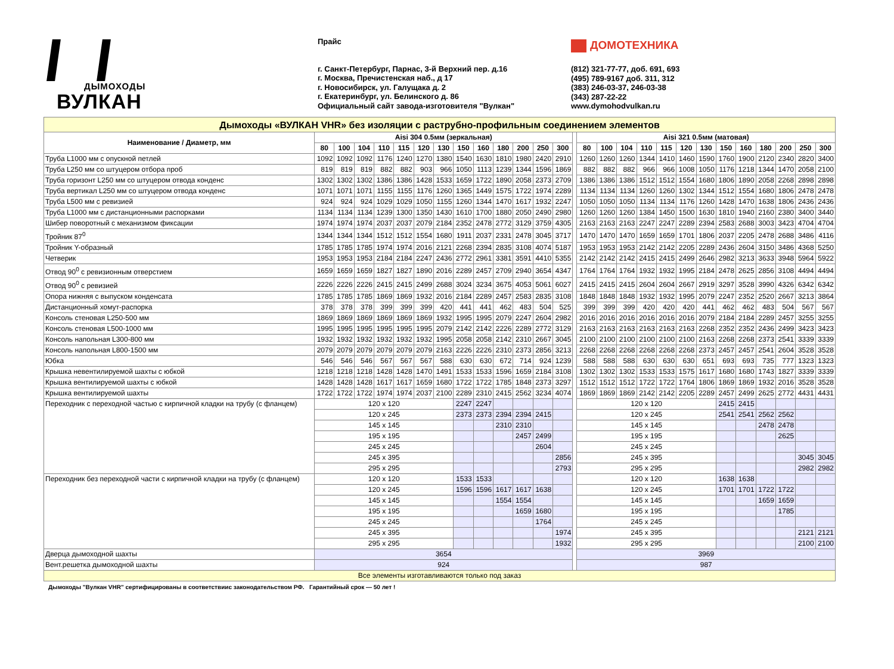ДЫМОХОДЫ
ВУЛКАН
Прайс
г. Санкт-Петербург, Парнас, 3-й Верхний пер. д.16
г. Москва, Пречистенская наб., д 17
г. Новосибирск, ул. Галущака д. 2
г. Екатеринбург, ул. Белинского д. 86
Официальный сайт завода-изготовителя "Вулкан"
ДОМОТЕХНИКА
(812) 321-77-77, доб. 691, 693
(495) 789-9167 доб. 311, 312
(383) 246-03-37, 246-03-38
(343) 287-22-22
www.dymohodvulkan.ru
| Дымоходы «ВУЛКАН VHR» без изоляции с раструбно-профильным соединением элементов | | | | | | | | | | | | | | | | | | | | | | | | | | | |
| Наименование / Диаметр, мм | Aisi 304 0.5мм (зеркальная) | | | | | | | | | | | | | | Aisi 321 0.5мм (матовая) | | | | | | | | | | | | |
| | 80 | 100 | 104 | 110 | 115 | 120 | 130 | 150 | 160 | 180 | 200 | 250 | 300 | | 80 | 100 | 104 | 110 | 115 | 120 | 130 | 150 | 160 | 180 | 200 | 250 | 300 |
| Труба L1000 мм с опускной петлей | 1092 | 1092 | 1092 | 1176 | 1240 | 1270 | 1380 | 1540 | 1630 | 1810 | 1980 | 2420 | 2910 | | 1260 | 1260 | 1260 | 1344 | 1410 | 1460 | 1590 | 1760 | 1900 | 2120 | 2340 | 2820 | 3400 |
| Труба L250 мм со штуцером отбора проб | 819 | 819 | 819 | 882 | 882 | 903 | 966 | 1050 | 1113 | 1239 | 1344 | 1596 | 1869 | | 882 | 882 | 882 | 966 | 966 | 1008 | 1050 | 1176 | 1218 | 1344 | 1470 | 2058 | 2100 |
| Труба горизонт L250 мм со штуцером отвода конденс | 1302 | 1302 | 1302 | 1386 | 1386 | 1428 | 1533 | 1659 | 1722 | 1890 | 2058 | 2373 | 2709 | | 1386 | 1386 | 1386 | 1512 | 1512 | 1554 | 1680 | 1806 | 1890 | 2058 | 2268 | 2898 | 2898 |
| Труба вертикал L250 мм со штуцером отвода конденс | 1071 | 1071 | 1071 | 1155 | 1155 | 1176 | 1260 | 1365 | 1449 | 1575 | 1722 | 1974 | 2289 | | 1134 | 1134 | 1134 | 1260 | 1260 | 1302 | 1344 | 1512 | 1554 | 1680 | 1806 | 2478 | 2478 |
| Труба L500 мм с ревизией | 924 | 924 | 924 | 1029 | 1029 | 1050 | 1155 | 1260 | 1344 | 1470 | 1617 | 1932 | 2247 | | 1050 | 1050 | 1050 | 1134 | 1134 | 1176 | 1260 | 1428 | 1470 | 1638 | 1806 | 2436 | 2436 |
| Труба L1000 мм с дистанционными распорками | 1134 | 1134 | 1134 | 1239 | 1300 | 1350 | 1430 | 1610 | 1700 | 1880 | 2050 | 2490 | 2980 | | 1260 | 1260 | 1260 | 1384 | 1450 | 1500 | 1630 | 1810 | 1940 | 2160 | 2380 | 3400 | 3440 |
| Шибер поворотный с механизмом фиксации | 1974 | 1974 | 1974 | 2037 | 2037 | 2079 | 2184 | 2352 | 2478 | 2772 | 3129 | 3759 | 4305 | | 2163 | 2163 | 2163 | 2247 | 2247 | 2289 | 2394 | 2583 | 2688 | 3003 | 3423 | 4704 | 4704 |
| Тройник 87<sup>0</sup> | 1344 | 1344 | 1344 | 1512 | 1512 | 1554 | 1680 | 1911 | 2037 | 2331 | 2478 | 3045 | 3717 | | 1470 | 1470 | 1470 | 1659 | 1659 | 1701 | 1806 | 2037 | 2205 | 2478 | 2688 | 3486 | 4116 |
| Тройник Y-образный | 1785 | 1785 | 1785 | 1974 | 1974 | 2016 | 2121 | 2268 | 2394 | 2835 | 3108 | 4074 | 5187 | | 1953 | 1953 | 1953 | 2142 | 2142 | 2205 | 2289 | 2436 | 2604 | 3150 | 3486 | 4368 | 5250 |
| Четверик | 1953 | 1953 | 1953 | 2184 | 2184 | 2247 | 2436 | 2772 | 2961 | 3381 | 3591 | 4410 | 5355 | | 2142 | 2142 | 2142 | 2415 | 2415 | 2499 | 2646 | 2982 | 3213 | 3633 | 3948 | 5964 | 5922 |
| Отвод 90<sup>0</sup> с ревизионным отверстием | 1659 | 1659 | 1659 | 1827 | 1827 | 1890 | 2016 | 2289 | 2457 | 2709 | 2940 | 3654 | 4347 | | 1764 | 1764 | 1764 | 1932 | 1932 | 1995 | 2184 | 2478 | 2625 | 2856 | 3108 | 4494 | 4494 |
| Отвод 90<sup>0</sup> с ревизией | 2226 | 2226 | 2226 | 2415 | 2415 | 2499 | 2688 | 3024 | 3234 | 3675 | 4053 | 5061 | 6027 | | 2415 | 2415 | 2415 | 2604 | 2604 | 2667 | 2919 | 3297 | 3528 | 3990 | 4326 | 6342 | 6342 |
| Опора нижняя с выпуском конденсата | 1785 | 1785 | 1785 | 1869 | 1869 | 1932 | 2016 | 2184 | 2289 | 2457 | 2583 | 2835 | 3108 | | 1848 | 1848 | 1848 | 1932 | 1932 | 1995 | 2079 | 2247 | 2352 | 2520 | 2667 | 3213 | 3864 |
| Дистанционный хомут-распорка | 378 | 378 | 378 | 399 | 399 | 399 | 420 | 441 | 441 | 462 | 483 | 504 | 525 | | 399 | 399 | 399 | 420 | 420 | 420 | 441 | 462 | 462 | 483 | 504 | 567 | 567 |
| Консоль стеновая L250-500 мм | 1869 | 1869 | 1869 | 1869 | 1869 | 1869 | 1932 | 1995 | 1995 | 2079 | 2247 | 2604 | 2982 | | 2016 | 2016 | 2016 | 2016 | 2016 | 2016 | 2079 | 2184 | 2184 | 2289 | 2457 | 3255 | 3255 |
| Консоль стеновая L500-1000 мм | 1995 | 1995 | 1995 | 1995 | 1995 | 1995 | 2079 | 2142 | 2142 | 2226 | 2289 | 2772 | 3129 | | 2163 | 2163 | 2163 | 2163 | 2163 | 2163 | 2268 | 2352 | 2352 | 2436 | 2499 | 3423 | 3423 |
| Консоль напольная L300-800 мм | 1932 | 1932 | 1932 | 1932 | 1932 | 1932 | 1995 | 2058 | 2058 | 2142 | 2310 | 2667 | 3045 | | 2100 | 2100 | 2100 | 2100 | 2100 | 2100 | 2163 | 2268 | 2268 | 2373 | 2541 | 3339 | 3339 |
| Консоль напольная L800-1500 мм | 2079 | 2079 | 2079 | 2079 | 2079 | 2079 | 2163 | 2226 | 2226 | 2310 | 2373 | 2856 | 3213 | | 2268 | 2268 | 2268 | 2268 | 2268 | 2268 | 2373 | 2457 | 2457 | 2541 | 2604 | 3528 | 3528 |
| Юбка | 546 | 546 | 546 | 567 | 567 | 567 | 588 | 630 | 630 | 672 | 714 | 924 | 1239 | | 588 | 588 | 588 | 630 | 630 | 630 | 651 | 693 | 693 | 735 | 777 | 1323 | 1323 |
| Крышка невентилируемой шахты с юбкой | 1218 | 1218 | 1218 | 1428 | 1428 | 1470 | 1491 | 1533 | 1533 | 1596 | 1659 | 2184 | 3108 | | 1302 | 1302 | 1302 | 1533 | 1533 | 1575 | 1617 | 1680 | 1680 | 1743 | 1827 | 3339 | 3339 |
| Крышка вентилируемой шахты с юбкой | 1428 | 1428 | 1428 | 1617 | 1617 | 1659 | 1680 | 1722 | 1722 | 1785 | 1848 | 2373 | 3297 | | 1512 | 1512 | 1512 | 1722 | 1722 | 1764 | 1806 | 1869 | 1869 | 1932 | 2016 | 3528 | 3528 |
| Крышка вентилируемой шахты | 1722 | 1722 | 1722 | 1974 | 1974 | 2037 | 2100 | 2289 | 2310 | 2415 | 2562 | 3234 | 4074 | | 1869 | 1869 | 1869 | 2142 | 2142 | 2205 | 2289 | 2457 | 2499 | 2625 | 2772 | 4431 | 4431 |
| Переходник с переходной частью с кирпичной кладки на трубу (с фланцем) | 120 х 120 | | | | | | | 2247 | 2247 | | | | | | 120 х 120 | | | | | | | 2415 | 2415 | | | | |
| | 120 х 245 | | | | | | | 2373 | 2373 | 2394 | 2394 | 2415 | | | 120 х 245 | | | | | | | 2541 | 2541 | 2562 | 2562 | | |
| | 145 х 145 | | | | | | | | | 2310 | 2310 | | | | 145 х 145 | | | | | | | | | 2478 | 2478 | | |
| | 195 х 195 | | | | | | | | | | 2457 | 2499 | | | 195 х 195 | | | | | | | | | | 2625 | | |
| | 245 х 245 | | | | | | | | | | | 2604 | | | 245 х 245 | | | | | | | | | | | | |
| | 245 х 395 | | | | | | | | | | | | 2856 | | 245 х 395 | | | | | | | | | | | 3045 | 3045 |
| | 295 х 295 | | | | | | | | | | | | 2793 | | 295 х 295 | | | | | | | | | | | 2982 | 2982 |
| Переходник без переходной части с кирпичной кладки на трубу (с фланцем) | 120 х 120 | | | | | | | 1533 | 1533 | | | | | | 120 х 120 | | | | | | | 1638 | 1638 | | | | |
| | 120 х 245 | | | | | | | 1596 | 1596 | 1617 | 1617 | 1638 | | | 120 х 245 | | | | | | | 1701 | 1701 | 1722 | 1722 | | |
| | 145 х 145 | | | | | | | | | 1554 | 1554 | | | | 145 х 145 | | | | | | | | | 1659 | 1659 | | |
| | 195 х 195 | | | | | | | | | | 1659 | 1680 | | | 195 х 195 | | | | | | | | | | 1785 | | |
| | 245 х 245 | | | | | | | | | | | 1764 | | | 245 х 245 | | | | | | | | | | | | |
| | 245 х 395 | | | | | | | | | | | | 1974 | | 245 х 395 | | | | | | | | | | | 2121 | 2121 |
| | 295 х 295 | | | | | | | | | | | | 1932 | | 295 х 295 | | | | | | | | | | | 2100 | 2100 |
| Дверца дымоходной шахты | 3654 | | | | | | | | | | | | | | 3969 | | | | | | | | | | | | |
| Вент.решетка дымоходной шахты | 924 | | | | | | | | | | | | | | 987 | | | | | | | | | | | | |
| Все элементы изготавливаются только под заказ | | | | | | | | | | | | | | | | | | | | | | | | | | | |
Дымоходы "Вулкан VHR" сертифицированы в соответствиис законодательством РФ. Гарантийный срок — 50 лет !